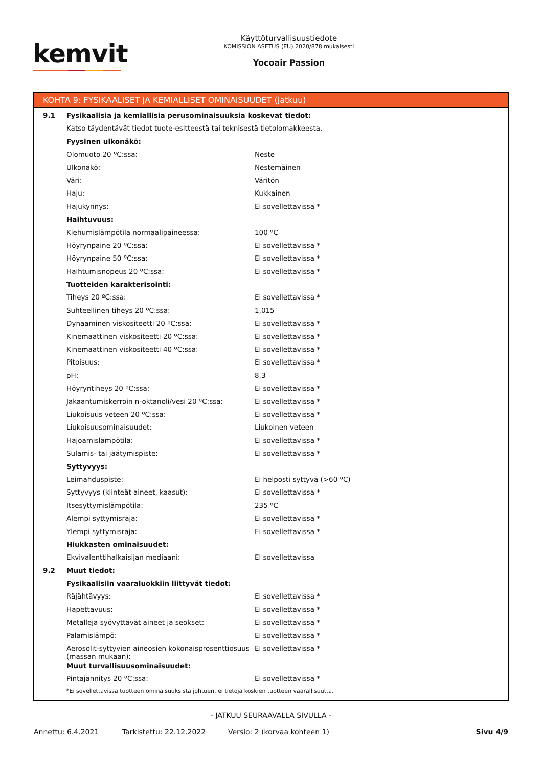kemvit
Käyttöturvallisuustiedote
KOMISSION ASETUS (EU) 2020/878 mukaisesti
Yocoair Passion
KOHTA 9: FYSIKAALISET JA KEMIALLISET OMINAISUUDET (jatkuu)
| 9.1 | Fysikaalisia ja kemiallisia perusominaisuuksia koskevat tiedot: | |
| | Katso täydentävät tiedot tuote-esitteestä tai teknisestä tietolomakkeesta. | |
| | Fyysinen ulkonäkö: | |
| | Olomuoto 20 ºC:ssa: | Neste |
| | Ulkonäkö: | Nestemäinen |
| | Väri: | Väritön |
| | Haju: | Kukkainen |
| | Hajukynnys: | Ei sovellettavissa * |
| | Haihtuvuus: | |
| | Kiehumislämpötila normaalipaineessa: | 100 ºC |
| | Höyrynpaine 20 ºC:ssa: | Ei sovellettavissa * |
| | Höyrynpaine 50 ºC:ssa: | Ei sovellettavissa * |
| | Haihtumisnopeus 20 ºC:ssa: | Ei sovellettavissa * |
| | Tuotteiden karakterisointi: | |
| | Tiheys 20 ºC:ssa: | Ei sovellettavissa * |
| | Suhteellinen tiheys 20 ºC:ssa: | 1,015 |
| | Dynaaminen viskositeetti 20 ºC:ssa: | Ei sovellettavissa * |
| | Kinemaattinen viskositeetti 20 ºC:ssa: | Ei sovellettavissa * |
| | Kinemaattinen viskositeetti 40 ºC:ssa: | Ei sovellettavissa * |
| | Pitoisuus: | Ei sovellettavissa * |
| | pH: | 8,3 |
| | Höyryntiheys 20 ºC:ssa: | Ei sovellettavissa * |
| | Jakaantumiskerroin n-oktanoli/vesi 20 ºC:ssa: | Ei sovellettavissa * |
| | Liukoisuus veteen 20 ºC:ssa: | Ei sovellettavissa * |
| | Liukoisuusominaisuudet: | Liukoinen veteen |
| | Hajoamislämpötila: | Ei sovellettavissa * |
| | Sulamis- tai jäätymispiste: | Ei sovellettavissa * |
| | Syttyvyys: | |
| | Leimahduspiste: | Ei helposti syttyvä (>60 ºC) |
| | Syttyvyys (kiinteät aineet, kaasut): | Ei sovellettavissa * |
| | Itsesyttymislämpötila: | 235 ºC |
| | Alempi syttymisraja: | Ei sovellettavissa * |
| | Ylempi syttymisraja: | Ei sovellettavissa * |
| | Hiukkasten ominaisuudet: | |
| | Ekvivalenttihalkaisijan mediaani: | Ei sovellettavissa |
| 9.2 | Muut tiedot: | |
| | Fysikaalisiin vaaraluokkiin liittyvät tiedot: | |
| | Räjähtävyys: | Ei sovellettavissa * |
| | Hapettavuus: | Ei sovellettavissa * |
| | Metalleja syövyttävät aineet ja seokset: | Ei sovellettavissa * |
| | Palamislämpö: | Ei sovellettavissa * |
| | Aerosolit-syttyvien aineosien kokonaisprosenttiosuus (massan mukaan): | Ei sovellettavissa * |
| | Muut turvallisuusominaisuudet: | |
| | Pintajännitys 20 ºC:ssa: | Ei sovellettavissa * |
*Ei sovellettavissa tuotteen ominaisuuksista johtuen, ei tietoja koskien tuotteen vaarallisuutta.
- JATKUU SEURAAVALLA SIVULLA -
Annettu: 6.4.2021 Tarkistettu: 22.12.2022 Versio: 2 (korvaa kohteen 1) Sivu 4/9